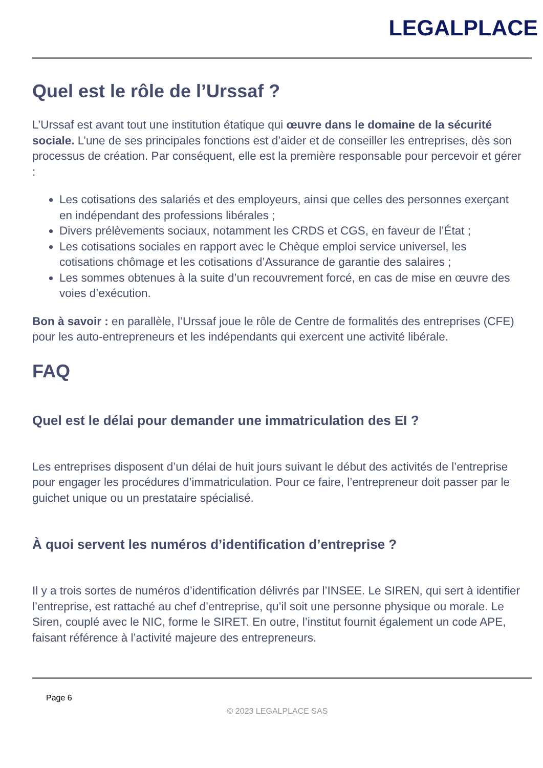LEGALPLACE
Quel est le rôle de l’Urssaf ?
L’Urssaf est avant tout une institution étatique qui œuvre dans le domaine de la sécurité sociale. L’une de ses principales fonctions est d’aider et de conseiller les entreprises, dès son processus de création. Par conséquent, elle est la première responsable pour percevoir et gérer :
Les cotisations des salariés et des employeurs, ainsi que celles des personnes exerçant en indépendant des professions libérales ;
Divers prélèvements sociaux, notamment les CRDS et CGS, en faveur de l’État ;
Les cotisations sociales en rapport avec le Chèque emploi service universel, les cotisations chômage et les cotisations d’Assurance de garantie des salaires ;
Les sommes obtenues à la suite d’un recouvrement forcé, en cas de mise en œuvre des voies d’exécution.
Bon à savoir : en parallèle, l’Urssaf joue le rôle de Centre de formalités des entreprises (CFE) pour les auto-entrepreneurs et les indépendants qui exercent une activité libérale.
FAQ
Quel est le délai pour demander une immatriculation des EI ?
Les entreprises disposent d’un délai de huit jours suivant le début des activités de l’entreprise pour engager les procédures d’immatriculation. Pour ce faire, l’entrepreneur doit passer par le guichet unique ou un prestataire spécialisé.
À quoi servent les numéros d’identification d’entreprise ?
Il y a trois sortes de numéros d’identification délivrés par l’INSEE. Le SIREN, qui sert à identifier l’entreprise, est rattaché au chef d’entreprise, qu’il soit une personne physique ou morale. Le Siren, couplé avec le NIC, forme le SIRET. En outre, l’institut fournit également un code APE, faisant référence à l’activité majeure des entrepreneurs.
Page 6
© 2023 LEGALPLACE SAS